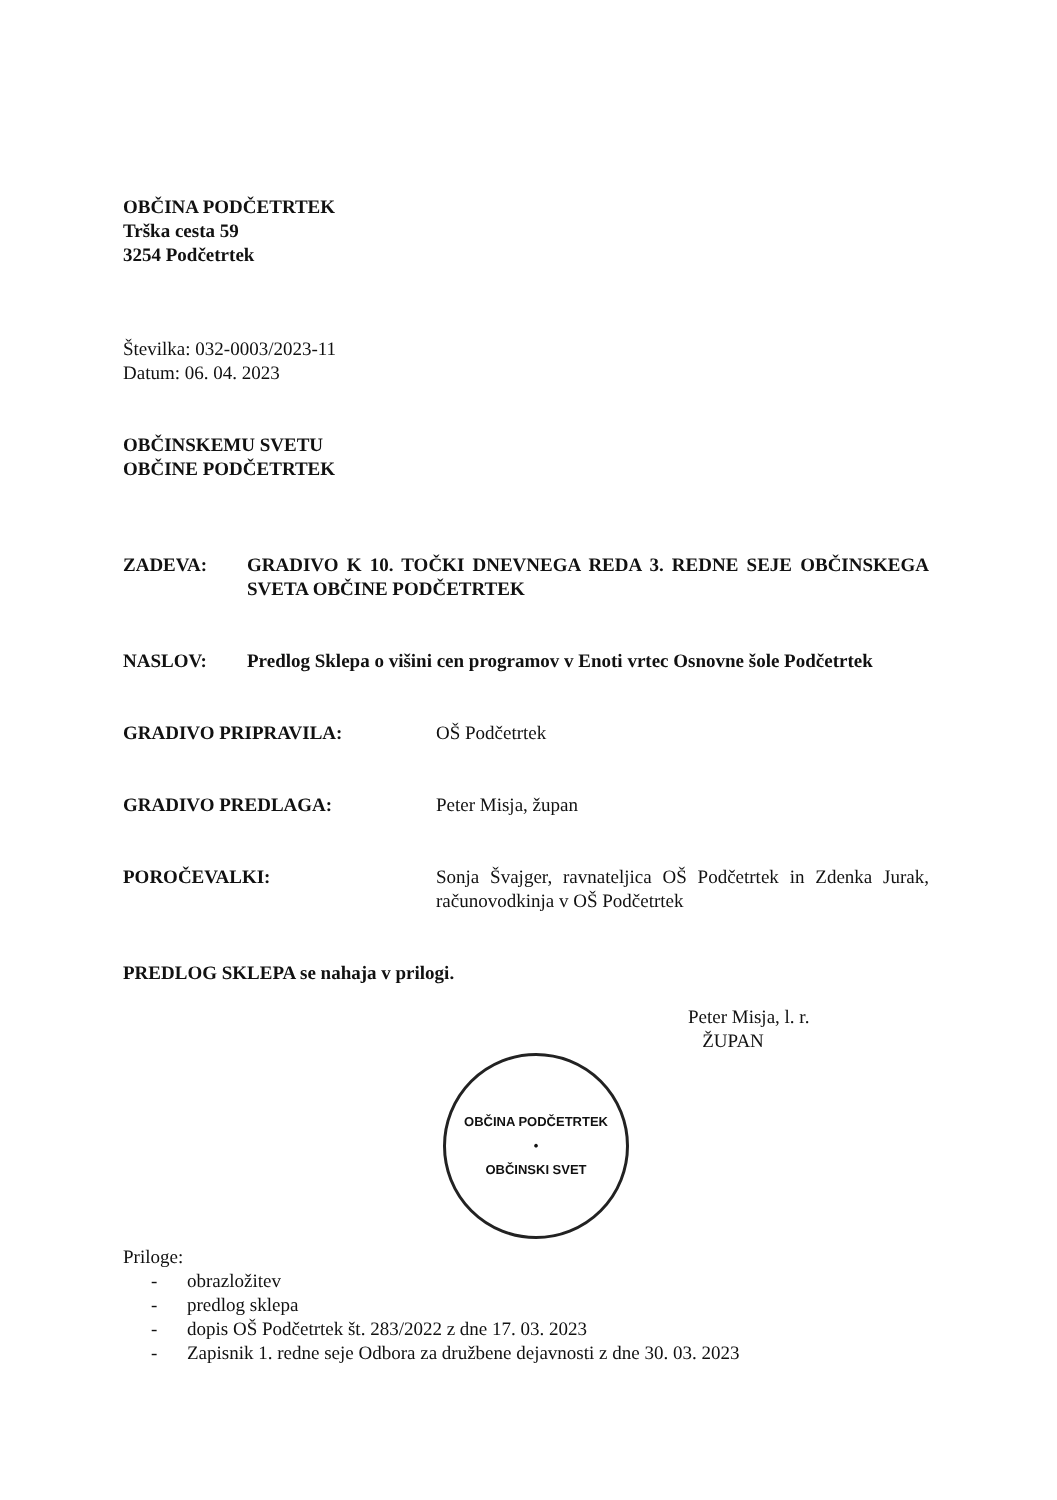OBČINA PODČETRTEK
Trška cesta 59
3254 Podčetrtek
Številka: 032-0003/2023-11
Datum: 06. 04. 2023
OBČINSKEMU SVETU
OBČINE PODČETRTEK
ZADEVA: GRADIVO K 10. TOČKI DNEVNEGA REDA 3. REDNE SEJE OBČINSKEGA SVETA OBČINE PODČETRTEK
NASLOV: Predlog Sklepa o višini cen programov v Enoti vrtec Osnovne šole Podčetrtek
GRADIVO PRIPRAVILA: OŠ Podčetrtek
GRADIVO PREDLAGA: Peter Misja, župan
POROČEVALKI: Sonja Švajger, ravnateljica OŠ Podčetrtek in Zdenka Jurak, računovodkinja v OŠ Podčetrtek
PREDLOG SKLEPA se nahaja v prilogi.
Peter Misja, l. r.
ŽUPAN
OBČINA PODČETRTEK
•
OBČINSKI SVET
Priloge:
- obrazložitev
- predlog sklepa
- dopis OŠ Podčetrtek št. 283/2022 z dne 17. 03. 2023
- Zapisnik 1. redne seje Odbora za družbene dejavnosti z dne 30. 03. 2023